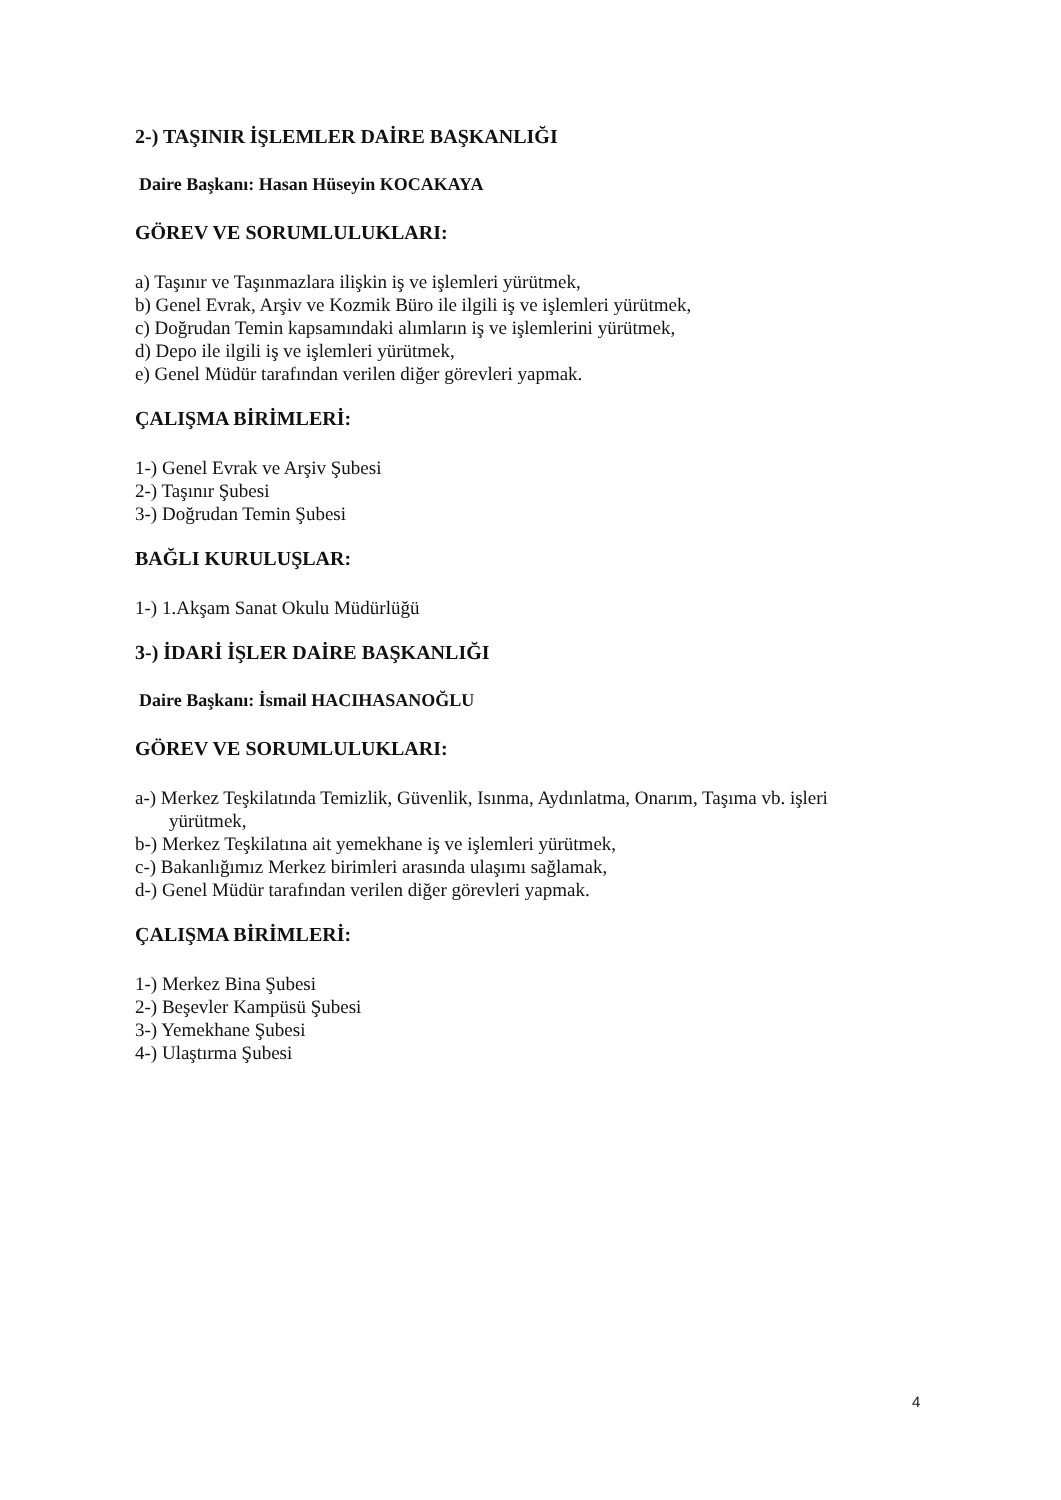2-) TAŞINIR İŞLEMLER DAİRE BAŞKANLIĞI
Daire Başkanı: Hasan Hüseyin KOCAKAYA
GÖREV VE SORUMLULUKLARI:
a) Taşınır ve Taşınmazlara ilişkin iş ve işlemleri yürütmek,
b) Genel Evrak, Arşiv ve Kozmik Büro ile ilgili iş ve işlemleri yürütmek,
c) Doğrudan Temin kapsamındaki alımların iş ve işlemlerini yürütmek,
d) Depo ile ilgili iş ve işlemleri yürütmek,
e) Genel Müdür tarafından verilen diğer görevleri yapmak.
ÇALIŞMA BİRİMLERİ:
1-) Genel Evrak ve Arşiv Şubesi
2-) Taşınır Şubesi
3-) Doğrudan Temin Şubesi
BAĞLI KURULUŞLAR:
1-) 1.Akşam Sanat Okulu Müdürlüğü
3-) İDARİ İŞLER DAİRE BAŞKANLIĞI
Daire Başkanı: İsmail HACIHASANOĞLU
GÖREV VE SORUMLULUKLARI:
a-) Merkez Teşkilatında Temizlik, Güvenlik, Isınma, Aydınlatma, Onarım, Taşıma vb. işleri
yürütmek,
b-) Merkez Teşkilatına ait yemekhane iş ve işlemleri yürütmek,
c-) Bakanlığımız Merkez birimleri arasında ulaşımı sağlamak,
d-) Genel Müdür tarafından verilen diğer görevleri yapmak.
ÇALIŞMA BİRİMLERİ:
1-) Merkez Bina Şubesi
2-) Beşevler Kampüsü Şubesi
3-) Yemekhane Şubesi
4-) Ulaştırma Şubesi
4